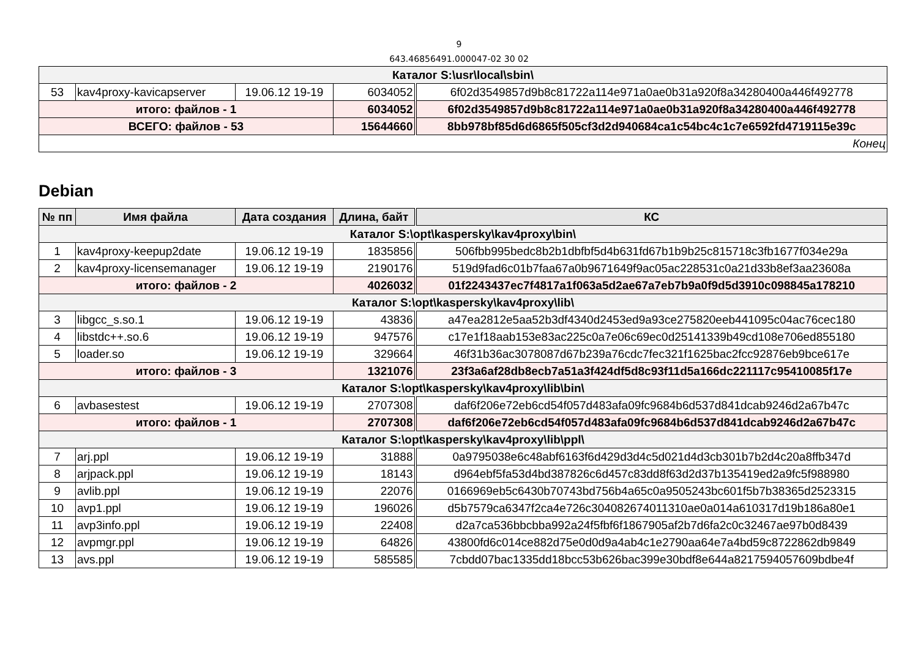9
643.46856491.000047-02 30 02
| Каталог S:\usr\local\sbin\ | | | | |
| 53 | kav4proxy-kavicapserver | 19.06.12 19-19 | 6034052 | 6f02d3549857d9b8c81722a114e971a0ae0b31a920f8a34280400a446f492778 |
| итого: файлов - 1 | | | 6034052 | 6f02d3549857d9b8c81722a114e971a0ae0b31a920f8a34280400a446f492778 |
| ВСЕГО: файлов - 53 | | | 15644660 | 8bb978bf85d6d6865f505cf3d2d940684ca1c54bc4c1c7e6592fd4719115e39c |
| Конец | | | | |
Debian
| № пп | Имя файла | Дата создания | Длина, байт | КС |
| --- | --- | --- | --- | --- |
| Каталог S:\opt\kaspersky\kav4proxy\bin\ | | | | |
| 1 | kav4proxy-keepup2date | 19.06.12 19-19 | 1835856 | 506fbb995bedc8b2b1dbfbf5d4b631fd67b1b9b25c815718c3fb1677f034e29a |
| 2 | kav4proxy-licensemanager | 19.06.12 19-19 | 2190176 | 519d9fad6c01b7faa67a0b9671649f9ac05ac228531c0a21d33b8ef3aa23608a |
| итого: файлов - 2 | | | 4026032 | 01f2243437ec7f4817a1f063a5d2ae67a7eb7b9a0f9d5d3910c098845a178210 |
| Каталог S:\opt\kaspersky\kav4proxy\lib\ | | | | |
| 3 | libgcc_s.so.1 | 19.06.12 19-19 | 43836 | a47ea2812e5aa52b3df4340d2453ed9a93ce275820eeb441095c04ac76cec180 |
| 4 | libstdc++.so.6 | 19.06.12 19-19 | 947576 | c17e1f18aab153e83ac225c0a7e06c69ec0d25141339b49cd108e706ed855180 |
| 5 | loader.so | 19.06.12 19-19 | 329664 | 46f31b36ac3078087d67b239a76cdc7fec321f1625bac2fcc92876eb9bce617e |
| итого: файлов - 3 | | | 1321076 | 23f3a6af28db8ecb7a51a3f424df5d8c93f11d5a166dc221117c95410085f17e |
| Каталог S:\opt\kaspersky\kav4proxy\lib\bin\ | | | | |
| 6 | avbasestest | 19.06.12 19-19 | 2707308 | daf6f206e72eb6cd54f057d483afa09fc9684b6d537d841dcab9246d2a67b47c |
| итого: файлов - 1 | | | 2707308 | daf6f206e72eb6cd54f057d483afa09fc9684b6d537d841dcab9246d2a67b47c |
| Каталог S:\opt\kaspersky\kav4proxy\lib\ppl\ | | | | |
| 7 | arj.ppl | 19.06.12 19-19 | 31888 | 0a9795038e6c48abf6163f6d429d3d4c5d021d4d3cb301b7b2d4c20a8ffb347d |
| 8 | arjpack.ppl | 19.06.12 19-19 | 18143 | d964ebf5fa53d4bd387826c6d457c83dd8f63d2d37b135419ed2a9fc5f988980 |
| 9 | avlib.ppl | 19.06.12 19-19 | 22076 | 0166969eb5c6430b70743bd756b4a65c0a9505243bc601f5b7b38365d2523315 |
| 10 | avp1.ppl | 19.06.12 19-19 | 196026 | d5b7579ca6347f2ca4e726c304082674011310ae0a014a610317d19b186a80e1 |
| 11 | avp3info.ppl | 19.06.12 19-19 | 22408 | d2a7ca536bbcbba992a24f5fbf6f1867905af2b7d6fa2c0c32467ae97b0d8439 |
| 12 | avpmgr.ppl | 19.06.12 19-19 | 64826 | 43800fd6c014ce882d75e0d0d9a4ab4c1e2790aa64e7a4bd59c8722862db9849 |
| 13 | avs.ppl | 19.06.12 19-19 | 585585 | 7cbdd07bac1335dd18bcc53b626bac399e30bdf8e644a8217594057609bdbe4f |